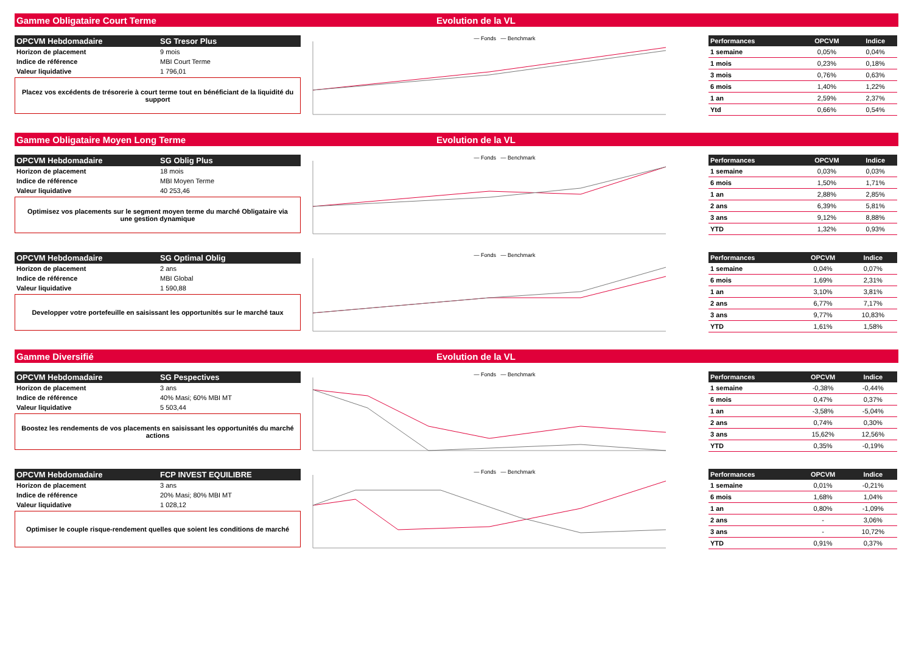Gamme Obligataire Court Terme Evolution de la VL
| OPCVM Hebdomadaire | SG Tresor Plus |
| --- | --- |
| Horizon de placement | 9 mois |
| Indice de référence | MBI Court Terme |
| Valeur liquidative | 1 796,01 |
Placez vos excédents de trésorerie à court terme tout en bénéficiant de la liquidité du support
— Fonds — Benchmark
| Performances | OPCVM | Indice |
| --- | --- | --- |
| 1 semaine | 0,05% | 0,04% |
| 1 mois | 0,23% | 0,18% |
| 3 mois | 0,76% | 0,63% |
| 6 mois | 1,40% | 1,22% |
| 1 an | 2,59% | 2,37% |
| Ytd | 0,66% | 0,54% |
Gamme Obligataire Moyen Long Terme Evolution de la VL
| OPCVM Hebdomadaire | SG Oblig Plus |
| --- | --- |
| Horizon de placement | 18 mois |
| Indice de référence | MBI Moyen Terme |
| Valeur liquidative | 40 253,46 |
Optimisez vos placements sur le segment moyen terme du marché Obligataire via une gestion dynamique
— Fonds — Benchmark
| Performances | OPCVM | Indice |
| --- | --- | --- |
| 1 semaine | 0,03% | 0,03% |
| 6 mois | 1,50% | 1,71% |
| 1 an | 2,88% | 2,85% |
| 2 ans | 6,39% | 5,81% |
| 3 ans | 9,12% | 8,88% |
| YTD | 1,32% | 0,93% |
| OPCVM Hebdomadaire | SG Optimal Oblig |
| --- | --- |
| Horizon de placement | 2 ans |
| Indice de référence | MBI Global |
| Valeur liquidative | 1 590,88 |
Developper votre portefeuille en saisissant les opportunités sur le marché taux
— Fonds — Benchmark
| Performances | OPCVM | Indice |
| --- | --- | --- |
| 1 semaine | 0,04% | 0,07% |
| 6 mois | 1,69% | 2,31% |
| 1 an | 3,10% | 3,81% |
| 2 ans | 6,77% | 7,17% |
| 3 ans | 9,77% | 10,83% |
| YTD | 1,61% | 1,58% |
Gamme Diversifié Evolution de la VL
| OPCVM Hebdomadaire | SG Pespectives |
| --- | --- |
| Horizon de placement | 3 ans |
| Indice de référence | 40% Masi; 60% MBI MT |
| Valeur liquidative | 5 503,44 |
Boostez les rendements de vos placements en saisissant les opportunités du marché actions
— Fonds — Benchmark
| Performances | OPCVM | Indice |
| --- | --- | --- |
| 1 semaine | -0,38% | -0,44% |
| 6 mois | 0,47% | 0,37% |
| 1 an | -3,58% | -5,04% |
| 2 ans | 0,74% | 0,30% |
| 3 ans | 15,62% | 12,56% |
| YTD | 0,35% | -0,19% |
| OPCVM Hebdomadaire | FCP INVEST EQUILIBRE |
| --- | --- |
| Horizon de placement | 3 ans |
| Indice de référence | 20% Masi; 80% MBI MT |
| Valeur liquidative | 1 028,12 |
Optimiser le couple risque-rendement quelles que soient les conditions de marché
— Fonds — Benchmark
| Performances | OPCVM | Indice |
| --- | --- | --- |
| 1 semaine | 0,01% | -0,21% |
| 6 mois | 1,68% | 1,04% |
| 1 an | 0,80% | -1,09% |
| 2 ans | - | 3,06% |
| 3 ans | - | 10,72% |
| YTD | 0,91% | 0,37% |